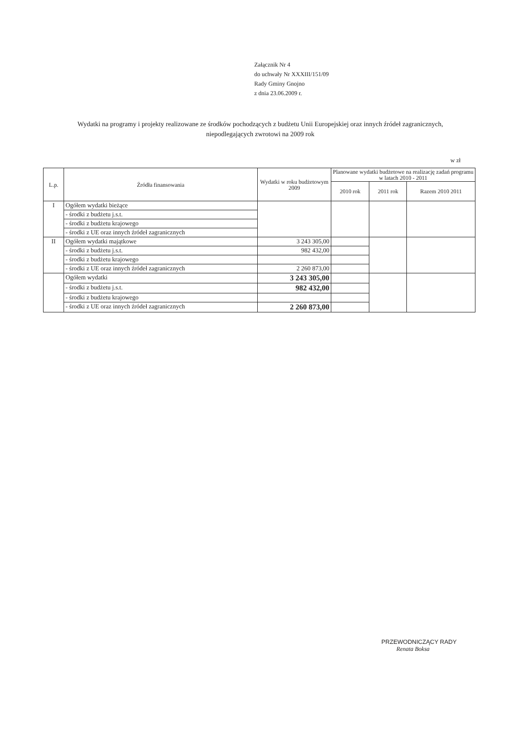Załącznik Nr 4
do uchwały Nr XXXIII/151/09
Rady Gminy Gnojno
z dnia 23.06.2009 r.
Wydatki na programy i projekty realizowane ze środków pochodzących z budżetu Unii Europejskiej oraz innych źródeł zagranicznych, niepodlegających zwrotowi na 2009 rok
w zł
| L.p. | Źródła finansowania | Wydatki w roku budżetowym 2009 | Planowane wydatki budżetowe na realizację zadań programu w latach 2010 - 2011 | | |
| --- | --- | --- | --- | --- | --- |
| | | | 2010 rok | 2011 rok | Razem 2010 2011 |
| I | Ogółem wydatki bieżące | | | | |
| | - środki z budżetu j.s.t. | | | | |
| | - środki z budżetu krajowego | | | | |
| | - środki z UE oraz innych źródeł zagranicznych | | | | |
| II | Ogółem wydatki majątkowe | 3 243 305,00 | | | |
| | - środki z budżetu j.s.t. | 982 432,00 | | | |
| | - środki z budżetu krajowego | | | | |
| | - środki z UE oraz innych źródeł zagranicznych | 2 260 873,00 | | | |
| | Ogółem wydatki | 3 243 305,00 | | | |
| | - środki z budżetu j.s.t. | 982 432,00 | | | |
| | - środki z budżetu krajowego | | | | |
| | - środki z UE oraz innych źródeł zagranicznych | 2 260 873,00 | | | |
PRZEWODNICZĄCY RADY
Renata Boksa